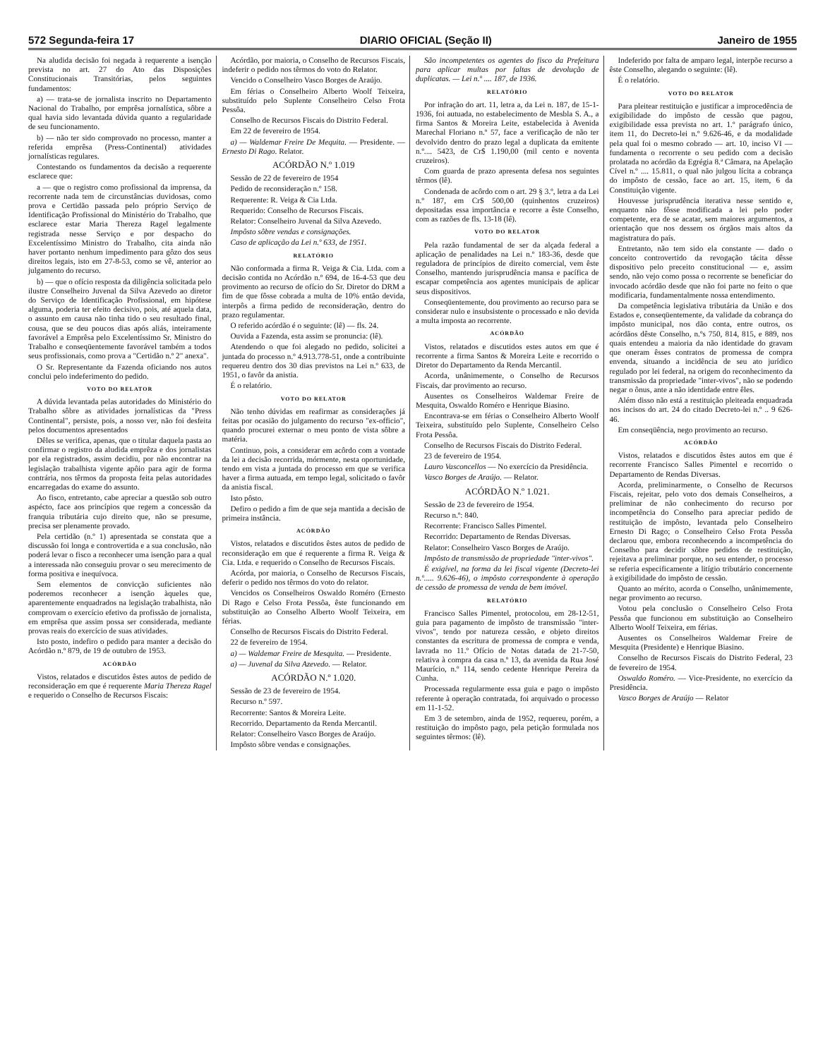572 Segunda-feira 17 DIARIO OFICIAL (Seção II) Janeiro de 1955
Na aludida decisão foi negada à requerente a isenção prevista no art. 27 do Ato das Disposições Constitucionais Transitórias, pelos seguintes fundamentos:
a) — trata-se de jornalista inscrito no Departamento Nacional do Trabalho, por emprêsa jornalística, sôbre a qual havia sido levantada dúvida quanto a regularidade de seu funcionamento.
b) — não ter sido comprovado no processo, manter a referida emprêsa (Press-Continental) atividades jornalísticas regulares.
Contestando os fundamentos da decisão a requerente esclarece que:
a — que o registro como profissional da imprensa, da recorrente nada tem de circunstâncias duvidosas, como prova e Certidão passada pelo próprio Serviço de Identificação Profissional do Ministério do Trabalho, que esclarece estar Maria Thereza Ragel legalmente registrada nesse Serviço e por despacho do Excelentíssimo Ministro do Trabalho, cita ainda não haver portanto nenhum impedimento para gôzo dos seus direitos legais, isto em 27-8-53, como se vê, anterior ao julgamento do recurso.
b) — que o ofício resposta da diligência solicitada pelo ilustre Conselheiro Juvenal da Silva Azevedo ao diretor do Serviço de Identificação Profissional, em hipótese alguma, poderia ter efeito decisivo, pois, até aquela data, o assunto em causa não tinha tido o seu resultado final, cousa, que se deu poucos dias após aliás, inteiramente favorável a Emprêsa pelo Excelentíssimo Sr. Ministro do Trabalho e conseqüentemente favorável também a todos seus profissionais, como prova a "Certidão n.º 2" anexa".
O Sr. Representante da Fazenda oficiando nos autos conclui pelo indeferimento do pedido.
VOTO DO RELATOR
A dúvida levantada pelas autoridades do Ministério do Trabalho sôbre as atividades jornalísticas da "Press Continental", persiste, pois, a nosso ver, não foi desfeita pelos documentos apresentados
Dêles se verifica, apenas, que o titular daquela pasta ao confirmar o registro da aludida emprêza e dos jornalistas por ela registrados, assim decidiu, por não encontrar na legislação trabalhista vigente apôio para agir de forma contrária, nos têrmos da proposta feita pelas autoridades encarregadas do exame do assunto.
Ao fisco, entretanto, cabe apreciar a questão sob outro aspécto, face aos princípios que regem a concessão da franquia tributária cujo direito que, não se presume, precisa ser plenamente provado.
Pela certidão (n.º 1) apresentada se constata que a discussão foi longa e controvertida e a sua conclusão, não poderá levar o fisco a reconhecer uma isenção para a qual a interessada não conseguiu provar o seu merecimento de forma positiva e inequívoca.
Sem elementos de convicção suficientes não poderemos reconhecer a isenção àqueles que, aparentemente enquadrados na legislação trabalhista, não comprovam o exercício efetivo da profissão de jornalista, em emprêsa que assim possa ser considerada, mediante provas reais do exercício de suas atividades.
Isto posto, indefiro o pedido para manter a decisão do Acórdão n.º 879, de 19 de outubro de 1953.
ACÓRDÃO
Vistos, relatados e discutidos êstes autos de pedido de reconsideração em que é requerente Maria Thereza Ragel e requerido o Conselho de Recursos Fiscais:
Acórdão, por maioria, o Conselho de Recursos Fiscais, indeferir o pedido nos têrmos do voto do Relator.
Vencido o Conselheiro Vasco Borges de Araújo.
Em férias o Conselheiro Alberto Woolf Teixeira, substituído pelo Suplente Conselheiro Celso Frota Pessôa.
Conselho de Recursos Fiscais do Distrito Federal.
Em 22 de fevereiro de 1954.
a) — Waldemar Freire De Mequita. — Presidente. — Ernesto Di Rago. Relator.
ACÓRDÃO N.º 1.019
Sessão de 22 de fevereiro de 1954
Pedido de reconsideração n.º 158.
Requerente: R. Veiga & Cia Ltda.
Requerido: Conselho de Recursos Fiscais.
Relator: Conselheiro Juvenal da Silva Azevedo.
Impôsto sôbre vendas e consignações.
Caso de aplicação da Lei n.º 633, de 1951.
RELATÓRIO
Não conformada a firma R. Veiga & Cia. Ltda. com a decisão contida no Acórdão n.º 694, de 16-4-53 que deu provimento ao recurso de ofício do Sr. Diretor do DRM a fim de que fôsse cobrada a multa de 10% então devida, interpôs a firma pedido de reconsideração, dentro do prazo regulamentar.
O referido acórdão é o seguinte: (lê) — fls. 24.
Ouvida a Fazenda, esta assim se pronuncia: (lê).
Atendendo o que foi alegado no pedido, solicitei a juntada do processo n.º 4.913.778-51, onde a contribuinte requereu dentro dos 30 dias previstos na Lei n.º 633, de 1951, o favôr da anistia.
É o relatório.
VOTO DO RELATOR
Não tenho dúvidas em reafirmar as considerações já feitas por ocasião do julgamento do recurso "ex-officio", quando procurei externar o meu ponto de vista sôbre a matéria.
Continuo, pois, a considerar em acôrdo com a vontade da lei a decisão recorrida, mórmente, nesta oportunidade, tendo em vista a juntada do processo em que se verifica haver a firma autuada, em tempo legal, solicitado o favôr da anistia fiscal.
Isto pôsto.
Defiro o pedido a fim de que seja mantida a decisão de primeira instância.
ACÓRDÃO
Vistos, relatados e discutidos êstes autos de pedido de reconsideração em que é requerente a firma R. Veiga & Cia. Ltda. e requerido o Conselho de Recursos Fiscais.
Acórda, por maioria, o Conselho de Recursos Fiscais, deferir o pedido nos têrmos do voto do relator.
Vencidos os Conselheiros Oswaldo Roméro (Ernesto Di Rago e Celso Frota Pessôa, êste funcionando em substituição ao Conselho Alberto Woolf Teixeira, em férias.
Conselho de Recursos Fiscais do Distrito Federal.
22 de fevereiro de 1954.
a) — Waldemar Freire de Mesquita. — Presidente.
a) — Juvenal da Silva Azevedo. — Relator.
ACÓRDÃO N.º 1.020.
Sessão de 23 de fevereiro de 1954.
Recurso n.º 597.
Recorrente: Santos & Moreira Leite.
Recorrido. Departamento da Renda Mercantil.
Relator: Conselheiro Vasco Borges de Araújo.
Impôsto sôbre vendas e consignações.
São incompetentes os agentes do fisco da Prefeitura para aplicar multas por faltas de devolução de duplicatas. — Lei n.º .... 187, de 1936.
RELATÓRIO
Por infração do art. 11, letra a, da Lei n. 187, de 15-1-1936, foi autuada, no estabelecimento de Mesbla S. A., a firma Santos & Moreira Leite, estabelecida à Avenida Marechal Floriano n.º 57, face a verificação de não ter devolvido dentro do prazo legal a duplicata da emitente n.º.... 5423, de Cr$ 1.190,00 (mil cento e noventa cruzeiros).
Com guarda de prazo apresenta defesa nos seguintes têrmos (lê).
Condenada de acôrdo com o art. 29 § 3.º, letra a da Lei n.º 187, em Cr$ 500,00 (quinhentos cruzeiros) depositadas essa importância e recorre a êste Conselho, com as razões de fls. 13-18 (lê).
VOTO DO RELATOR
Pela razão fundamental de ser da alçada federal a aplicação de penalidades na Lei n.º 183-36, desde que reguladora de princípios de direito comercial, vem êste Conselho, mantendo jurisprudência mansa e pacífica de escapar competência aos agentes municipais de aplicar seus dispositivos.
Conseqüentemente, dou provimento ao recurso para se considerar nulo e insubsistente o processado e não devida a multa imposta ao recorrente.
ACÓRDÃO
Vistos, relatados e discutidos estes autos em que é recorrente a firma Santos & Moreira Leite e recorrido o Diretor do Departamento da Renda Mercantil.
Acorda, unânimemente, o Conselho de Recursos Fiscais, dar provimento ao recurso.
Ausentes os Conselheiros Waldemar Freire de Mesquita, Oswaldo Roméro e Henrique Biasino.
Encontrava-se em férias o Conselheiro Alberto Woolf Teixeira, substituído pelo Suplente, Conselheiro Celso Frota Pessôa.
Conselho de Recursos Fiscais do Distrito Federal.
23 de fevereiro de 1954.
Lauro Vasconcellos — No exercício da Presidência.
Vasco Borges de Araújo. — Relator.
ACÓRDÃO N.º 1.021.
Sessão de 23 de fevereiro de 1954.
Recurso n.º: 840.
Recorrente: Francisco Salles Pimentel.
Recorrido: Departamento de Rendas Diversas.
Relator: Conselheiro Vasco Borges de Araújo.
Impôsto de transmissão de propriedade "inter-vivos".
É exigível, na forma da lei fiscal vigente (Decreto-lei n.º..... 9.626-46), o impôsto correspondente à operação de cessão de promessa de venda de bem imóvel.
RELATÓRIO
Francisco Salles Pimentel, protocolou, em 28-12-51, guia para pagamento de impôsto de transmissão "inter-vivos", tendo por natureza cessão, e objeto direitos constantes da escritura de promessa de compra e venda, lavrada no 11.º Ofício de Notas datada de 21-7-50, relativa à compra da casa n.º 13, da avenida da Rua José Maurício, n.º 114, sendo cedente Henrique Pereira da Cunha.
Processada regularmente essa guia e pago o impôsto referente à operação contratada, foi arquivado o processo em 11-1-52.
Em 3 de setembro, ainda de 1952, requereu, porém, a restituição do impôsto pago, pela petição formulada nos seguintes têrmos: (lê).
Indeferido por falta de amparo legal, interpõe recurso a êste Conselho, alegando o seguinte: (lê).
É o relatório.
VOTO DO RELATOR
Para pleitear restituição e justificar a improcedência de exigibilidade do impôsto de cessão que pagou, exigibilidade essa prevista no art. 1.º parágrafo único, item 11, do Decreto-lei n.º 9.626-46, e da modalidade pela qual foi o mesmo cobrado — art. 10, inciso VI — fundamenta o recorrente o seu pedido com a decisão prolatada no acórdão da Egrégia 8.ª Câmara, na Apelação Cível n.º .... 15.811, o qual não julgou lícita a cobrança do impôsto de cessão, face ao art. 15, item, 6 da Constituição vigente.
Houvesse jurisprudência iterativa nesse sentido e, enquanto não fôsse modificada a lei pelo poder competente, era de se acatar, sem maiores argumentos, a orientação que nos dessem os órgãos mais altos da magistratura do país.
Entretanto, não tem sido ela constante — dado o conceito controvertido da revogação tácita dêsse dispositivo pelo preceito constitucional — e, assim sendo, não vejo como possa o recorrente se beneficiar do invocado acórdão desde que não foi parte no feito o que modificaria, fundamentalmente nossa entendimento.
Da competência legislativa tributária da União e dos Estados e, conseqüentemente, da validade da cobrança do impôsto municipal, nos dão conta, entre outros, os acórdãos dêste Conselho, n.ºs 750, 814, 815, e 889, nos quais entendeu a maioria da não identidade do gravam que oneram êsses contratos de promessa de compra envenda, situando a incidência de seu ato jurídico regulado por lei federal, na origem do reconhecimento da transmissão da propriedade "inter-vivos", não se podendo negar o ônus, ante a não identidade entre êles.
Além disso não está a restituição pleiteada enquadrada nos incisos do art. 24 do citado Decreto-lei n.º .. 9 626-46.
Em conseqüência, nego provimento ao recurso.
ACÓRDÃO
Vistos, relatados e discutidos êstes autos em que é recorrente Francisco Salles Pimentel e recorrido o Departamento de Rendas Diversas.
Acorda, preliminarmente, o Conselho de Recursos Fiscais, rejeitar, pelo voto dos demais Conselheiros, a preliminar de não conhecimento do recurso por incompetência do Conselho para apreciar pedido de restituição de impôsto, levantada pelo Conselheiro Ernesto Di Rago; o Conselheiro Celso Frota Pessôa declarou que, embora reconhecendo a incompetência do Conselho para decidir sôbre pedidos de restituição, rejeitava a preliminar porque, no seu entender, o processo se referia especificamente a litígio tributário concernente à exigibilidade do impôsto de cessão.
Quanto ao mérito, acorda o Conselho, unânimemente, negar provimento ao recurso.
Votou pela conclusão o Conselheiro Celso Frota Pessôa que funcionou em substituição ao Conselheiro Alberto Woolf Teixeira, em férias.
Ausentes os Conselheiros Waldemar Freire de Mesquita (Presidente) e Henrique Biasino.
Conselho de Recursos Fiscais do Distrito Federal, 23 de fevereiro de 1954.
Oswaldo Roméro. — Vice-Presidente, no exercício da Presidência.
Vasco Borges de Araújo — Relator